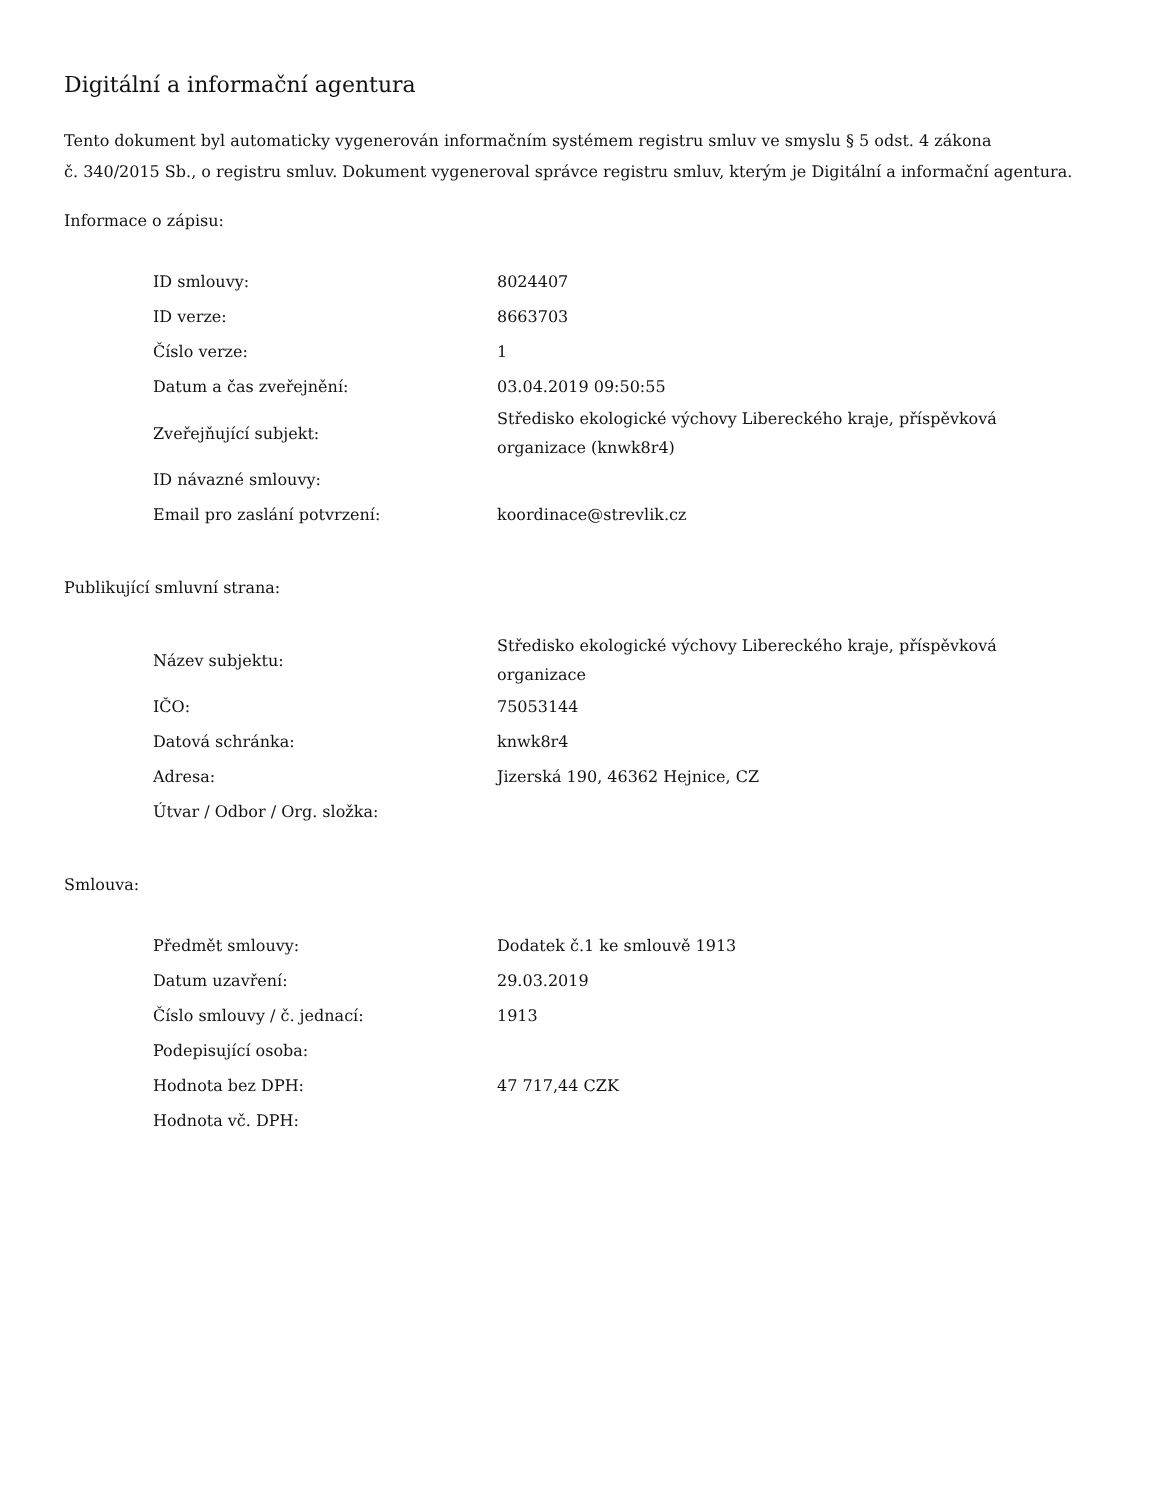Digitální a informační agentura
Tento dokument byl automaticky vygenerován informačním systémem registru smluv ve smyslu § 5 odst. 4 zákona
č. 340/2015 Sb., o registru smluv. Dokument vygeneroval správce registru smluv, kterým je Digitální a informační agentura.
Informace o zápisu:
| ID smlouvy: | 8024407 |
| ID verze: | 8663703 |
| Číslo verze: | 1 |
| Datum a čas zveřejnění: | 03.04.2019 09:50:55 |
| Zveřejňující subjekt: | Středisko ekologické výchovy Libereckého kraje, příspěvková organizace (knwk8r4) |
| ID návazné smlouvy: | |
| Email pro zaslání potvrzení: | koordinace@strevlik.cz |
Publikující smluvní strana:
| Název subjektu: | Středisko ekologické výchovy Libereckého kraje, příspěvková organizace |
| IČO: | 75053144 |
| Datová schránka: | knwk8r4 |
| Adresa: | Jizerská 190, 46362 Hejnice, CZ |
| Útvar / Odbor / Org. složka: | |
Smlouva:
| Předmět smlouvy: | Dodatek č.1 ke smlouvě 1913 |
| Datum uzavření: | 29.03.2019 |
| Číslo smlouvy / č. jednací: | 1913 |
| Podepisující osoba: | |
| Hodnota bez DPH: | 47 717,44 CZK |
| Hodnota vč. DPH: | |